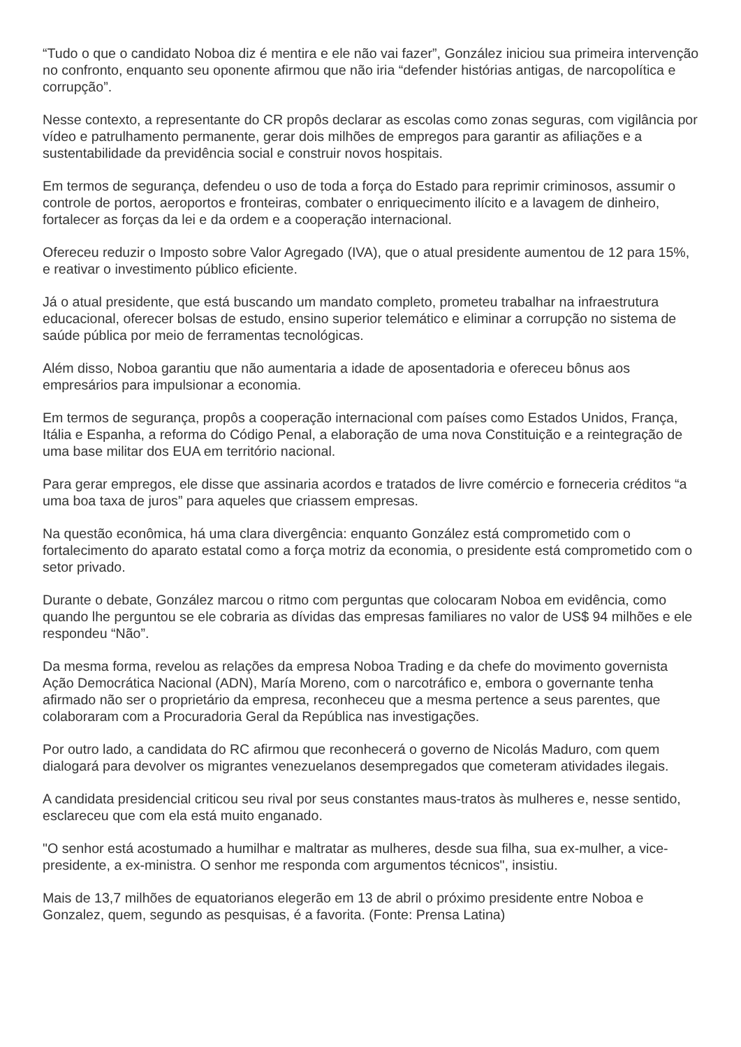“Tudo o que o candidato Noboa diz é mentira e ele não vai fazer”, González iniciou sua primeira intervenção no confronto, enquanto seu oponente afirmou que não iria “defender histórias antigas, de narcopolítica e corrupção”.
Nesse contexto, a representante do CR propôs declarar as escolas como zonas seguras, com vigilância por vídeo e patrulhamento permanente, gerar dois milhões de empregos para garantir as afiliações e a sustentabilidade da previdência social e construir novos hospitais.
Em termos de segurança, defendeu o uso de toda a força do Estado para reprimir criminosos, assumir o controle de portos, aeroportos e fronteiras, combater o enriquecimento ilícito e a lavagem de dinheiro, fortalecer as forças da lei e da ordem e a cooperação internacional.
Ofereceu reduzir o Imposto sobre Valor Agregado (IVA), que o atual presidente aumentou de 12 para 15%, e reativar o investimento público eficiente.
Já o atual presidente, que está buscando um mandato completo, prometeu trabalhar na infraestrutura educacional, oferecer bolsas de estudo, ensino superior telemático e eliminar a corrupção no sistema de saúde pública por meio de ferramentas tecnológicas.
Além disso, Noboa garantiu que não aumentaria a idade de aposentadoria e ofereceu bônus aos empresários para impulsionar a economia.
Em termos de segurança, propôs a cooperação internacional com países como Estados Unidos, França, Itália e Espanha, a reforma do Código Penal, a elaboração de uma nova Constituição e a reintegração de uma base militar dos EUA em território nacional.
Para gerar empregos, ele disse que assinaria acordos e tratados de livre comércio e forneceria créditos “a uma boa taxa de juros” para aqueles que criassem empresas.
Na questão econômica, há uma clara divergência: enquanto González está comprometido com o fortalecimento do aparato estatal como a força motriz da economia, o presidente está comprometido com o setor privado.
Durante o debate, González marcou o ritmo com perguntas que colocaram Noboa em evidência, como quando lhe perguntou se ele cobraria as dívidas das empresas familiares no valor de US$ 94 milhões e ele respondeu “Não”.
Da mesma forma, revelou as relações da empresa Noboa Trading e da chefe do movimento governista Ação Democrática Nacional (ADN), María Moreno, com o narcotráfico e, embora o governante tenha afirmado não ser o proprietário da empresa, reconheceu que a mesma pertence a seus parentes, que colaboraram com a Procuradoria Geral da República nas investigações.
Por outro lado, a candidata do RC afirmou que reconhecerá o governo de Nicolás Maduro, com quem dialogará para devolver os migrantes venezuelanos desempregados que cometeram atividades ilegais.
A candidata presidencial criticou seu rival por seus constantes maus-tratos às mulheres e, nesse sentido, esclareceu que com ela está muito enganado.
"O senhor está acostumado a humilhar e maltratar as mulheres, desde sua filha, sua ex-mulher, a vice-presidente, a ex-ministra. O senhor me responda com argumentos técnicos", insistiu.
Mais de 13,7 milhões de equatorianos elegerão em 13 de abril o próximo presidente entre Noboa e Gonzalez, quem, segundo as pesquisas, é a favorita. (Fonte: Prensa Latina)